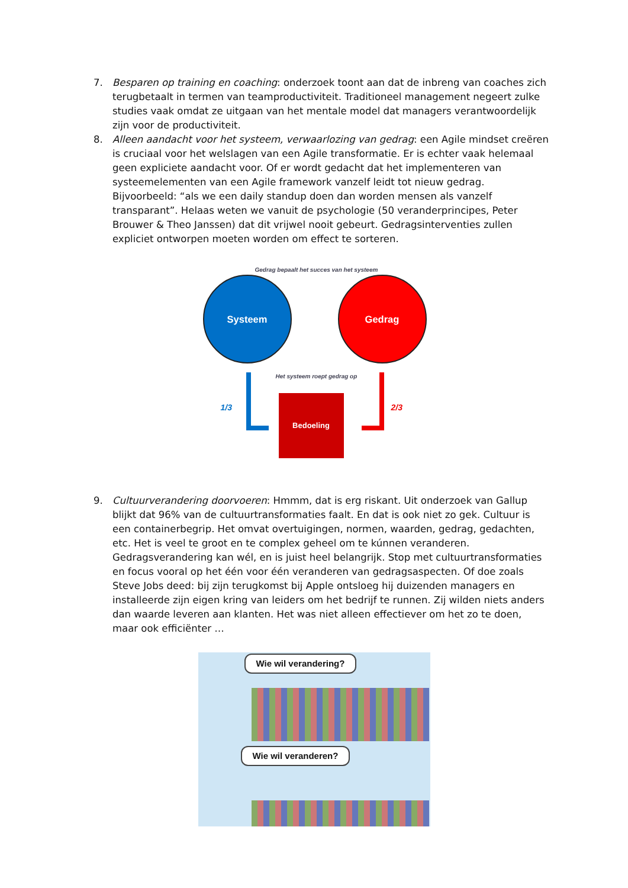7. Besparen op training en coaching: onderzoek toont aan dat de inbreng van coaches zich terugbetaalt in termen van teamproductiviteit. Traditioneel management negeert zulke studies vaak omdat ze uitgaan van het mentale model dat managers verantwoordelijk zijn voor de productiviteit.
8. Alleen aandacht voor het systeem, verwaarlozing van gedrag: een Agile mindset creëren is cruciaal voor het welslagen van een Agile transformatie. Er is echter vaak helemaal geen expliciete aandacht voor. Of er wordt gedacht dat het implementeren van systeemelementen van een Agile framework vanzelf leidt tot nieuw gedrag. Bijvoorbeeld: “als we een daily standup doen dan worden mensen als vanzelf transparant”. Helaas weten we vanuit de psychologie (50 veranderprincipes, Peter Brouwer & Theo Janssen) dat dit vrijwel nooit gebeurt. Gedragsinterventies zullen expliciet ontworpen moeten worden om effect te sorteren.
Gedrag bepaalt het succes van het systeem
Systeem Gedrag
Het systeem roept gedrag op
1/3 2/3
Bedoeling
9. Cultuurverandering doorvoeren: Hmmm, dat is erg riskant. Uit onderzoek van Gallup blijkt dat 96% van de cultuurtransformaties faalt. En dat is ook niet zo gek. Cultuur is een containerbegrip. Het omvat overtuigingen, normen, waarden, gedrag, gedachten, etc. Het is veel te groot en te complex geheel om te kúnnen veranderen. Gedragsverandering kan wél, en is juist heel belangrijk. Stop met cultuurtransformaties en focus vooral op het één voor één veranderen van gedragsaspecten. Of doe zoals Steve Jobs deed: bij zijn terugkomst bij Apple ontsloeg hij duizenden managers en installeerde zijn eigen kring van leiders om het bedrijf te runnen. Zij wilden niets anders dan waarde leveren aan klanten. Het was niet alleen effectiever om het zo te doen, maar ook efficiënter …
Wie wil verandering?
Wie wil veranderen?